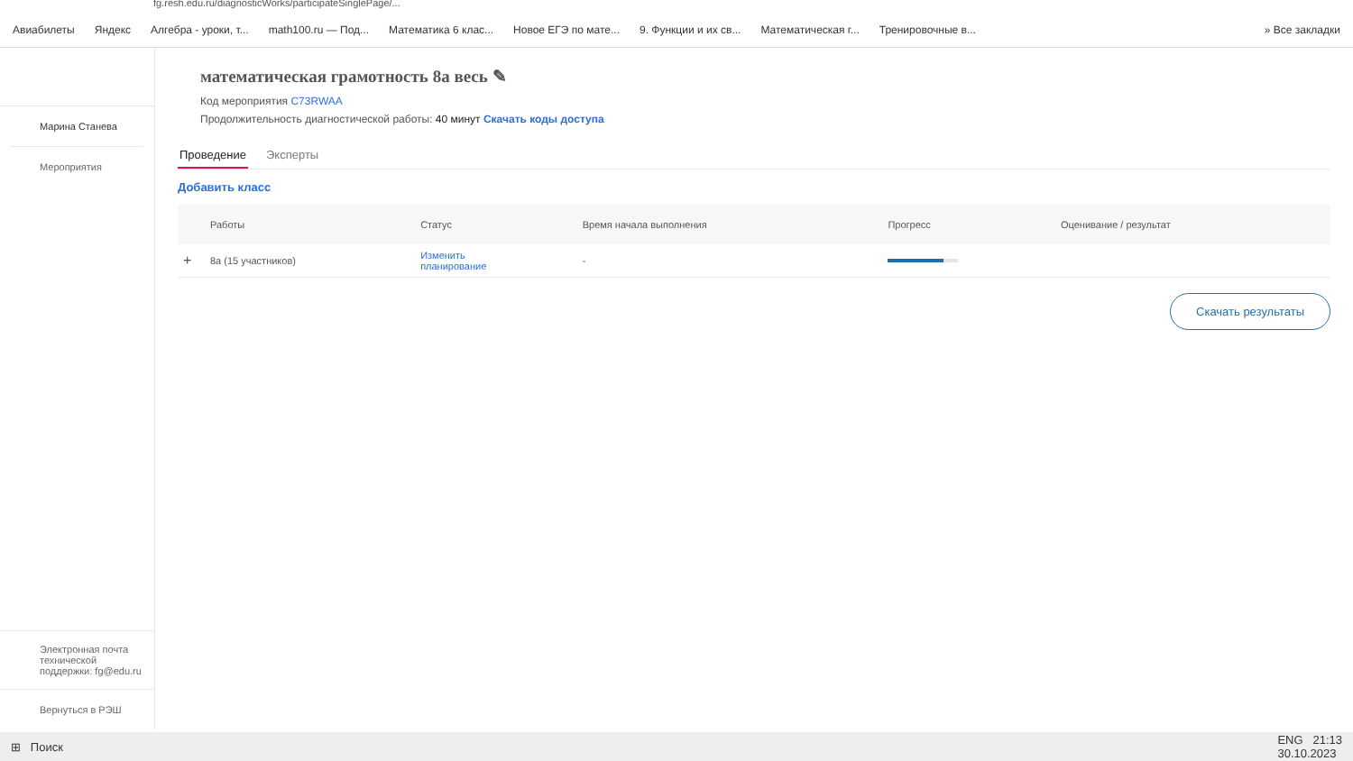fg.resh.edu.ru/diagnosticWorks/participateSinglePage/...
Авиабилеты Яндекс Алгебра - уроки, т... math100.ru — Под... Математика 6 клас... Новое ЕГЭ по мате... 9. Функции и их св... Математическая г... Тренировочные в... » Все закладки
Марина Станева
Мероприятия
Электронная почта технической поддержки: fg@edu.ru
Вернуться в РЭШ
математическая грамотность 8а весь ✎
Код мероприятия C73RWAA
Продолжительность диагностической работы: 40 минут Скачать коды доступа
Проведение Эксперты
Добавить класс
| | Работы | Статус | Время начала выполнения | Прогресс | Оценивание / результат |
| --- | --- | --- | --- | --- | --- |
| + | 8а (15 участников) | Изменить планирование | - | | |
Скачать результаты
⊞ Поиск ENG 21:13
30.10.2023